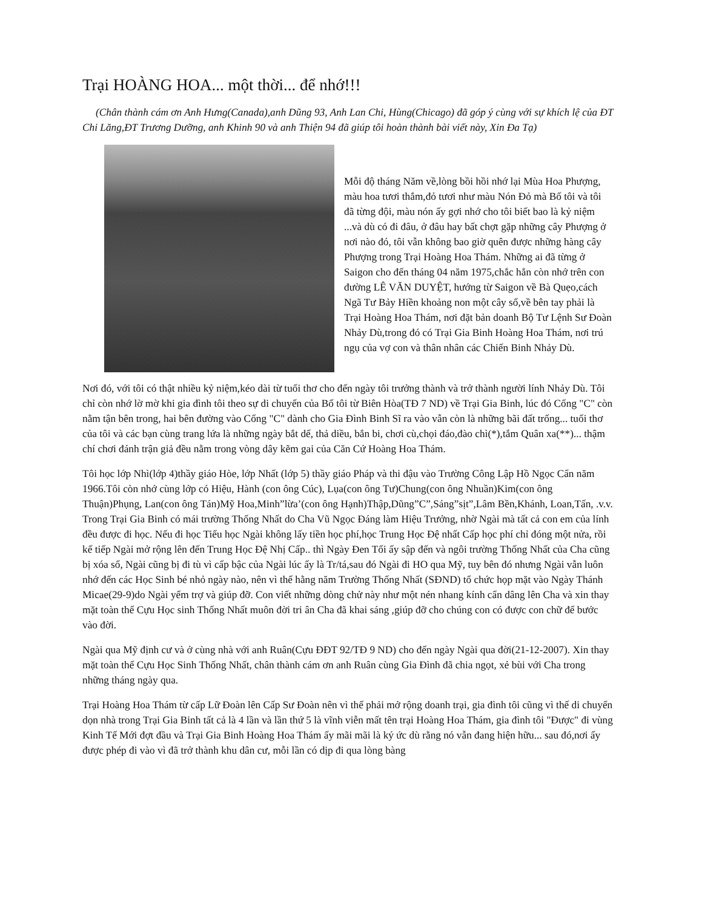Trại HOÀNG HOA... một thời... để nhớ!!!
(Chân thành cám ơn Anh Hưng(Canada),anh Dũng 93, Anh Lan Chi, Hùng(Chicago) đã góp ý cùng với sự khích lệ của ĐT Chi Lăng,ĐT Trương Dưỡng, anh Khinh 90 và anh Thiện 94 đã giúp tôi hoàn thành bài viết này, Xin Đa Tạ)
Mỗi độ tháng Năm về,lòng bồi hồi nhớ lại Mùa Hoa Phượng, màu hoa tươi thắm,đỏ tươi như màu Nón Đỏ mà Bố tôi và tôi đã từng đội, màu nón ấy gợi nhớ cho tôi biết bao là kỷ niệm ...và dù có đi đâu, ở đâu hay bất chợt gặp những cây Phượng ở nơi nào đó, tôi vẫn không bao giờ quên được những hàng cây Phượng trong Trại Hoàng Hoa Thám. Những ai đã từng ở Saigon cho đến tháng 04 năm 1975,chắc hẳn còn nhớ trên con đường LÊ VĂN DUYỆT, hướng từ Saigon về Bà Quẹo,cách Ngã Tư Bảy Hiền khoảng non một cây số,về bên tay phải là Trại Hoàng Hoa Thám, nơi đặt bản doanh Bộ Tư Lệnh Sư Đoàn Nhảy Dù,trong đó có Trại Gia Binh Hoàng Hoa Thám, nơi trú ngụ của vợ con và thân nhân các Chiến Binh Nhảy Dù.
Nơi đó, với tôi có thật nhiều kỷ niệm,kéo dài từ tuổi thơ cho đến ngày tôi trưởng thành và trở thành người lính Nhảy Dù. Tôi chỉ còn nhớ lờ mờ khi gia đình tôi theo sự di chuyển của Bố tôi từ Biên Hòa(TĐ 7 ND) về Trại Gia Binh, lúc đó Cổng "C" còn nằm tận bên trong, hai bên đường vào Cổng "C" dành cho Gia Đình Binh Sĩ ra vào vẫn còn là những bãi đất trống... tuổi thơ của tôi và các bạn cùng trang lứa là những ngày bắt dế, thả diều, bắn bi, chơi cù,chọi đáo,đào chì(*),tắm Quân xa(**)... thậm chí chơi đánh trận giả đều nằm trong vòng dây kẽm gai của Căn Cứ Hoàng Hoa Thám.
Tôi học lớp Nhì(lớp 4)thầy giáo Hòe, lớp Nhất (lớp 5) thầy giáo Pháp và thi đậu vào Trường Công Lập Hồ Ngọc Cẩn năm 1966.Tôi còn nhớ cùng lớp có Hiệu, Hành (con ông Cúc), Lụa(con ông Tư)Chung(con ông Nhuần)Kim(con ông Thuận)Phụng, Lan(con ông Tán)Mỹ Hoa,Minh”lừa’(con ông Hạnh)Thập,Dũng”C”,Sáng”sịt”,Lâm Bền,Khánh, Loan,Tấn, .v.v. Trong Trại Gia Binh có mái trường Thống Nhất do Cha Vũ Ngọc Đáng làm Hiệu Trưởng, nhờ Ngài mà tất cả con em của lính đều được đi học. Nếu đi học Tiểu học Ngài không lấy tiền học phí,học Trung Học Đệ nhất Cấp học phí chỉ đóng một nửa, rồi kế tiếp Ngài mở rộng lên đến Trung Học Đệ Nhị Cấp.. thì Ngày Đen Tối ấy sập đến và ngôi trường Thống Nhất của Cha cũng bị xóa sổ, Ngài cũng bị đi tù vì cấp bậc của Ngài lúc ấy là Tr/tá,sau đó Ngài đi HO qua Mỹ, tuy bên đó nhưng Ngài vẫn luôn nhớ đến các Học Sinh bé nhỏ ngày nào, nên vì thế hằng năm Trường Thống Nhất (SĐND) tổ chức họp mặt vào Ngày Thánh Micae(29-9)do Ngài yểm trợ và giúp đỡ. Con viết những dòng chử này như một nén nhang kính cẩn dâng lên Cha và xin thay mặt toàn thể Cựu Học sinh Thống Nhất muôn đời tri ân Cha đã khai sáng ,giúp đỡ cho chúng con có được con chữ để bước vào đời.
Ngài qua Mỹ định cư và ở cùng nhà với anh Ruân(Cựu ĐĐT 92/TĐ 9 ND) cho đến ngày Ngài qua đời(21-12-2007). Xin thay mặt toàn thể Cựu Học Sinh Thống Nhất, chân thành cám ơn anh Ruân cùng Gia Đình đã chia ngọt, xẻ bùi với Cha trong những tháng ngày qua.
Trại Hoàng Hoa Thám từ cấp Lữ Đoàn lên Cấp Sư Đoàn nên vì thế phải mở rộng doanh trại, gia đình tôi cũng vì thế di chuyển dọn nhà trong Trại Gia Binh tất cả là 4 lần và lần thứ 5 là vĩnh viễn mất tên trại Hoàng Hoa Thám, gia đình tôi "Được" đi vùng Kinh Tế Mới đợt đầu và Trại Gia Binh Hoàng Hoa Thám ấy mãi mãi là ký ức dù rằng nó vẫn đang hiện hữu... sau đó,nơi ấy được phép đi vào vì đã trở thành khu dân cư, mỗi lần có dịp đi qua lòng bàng